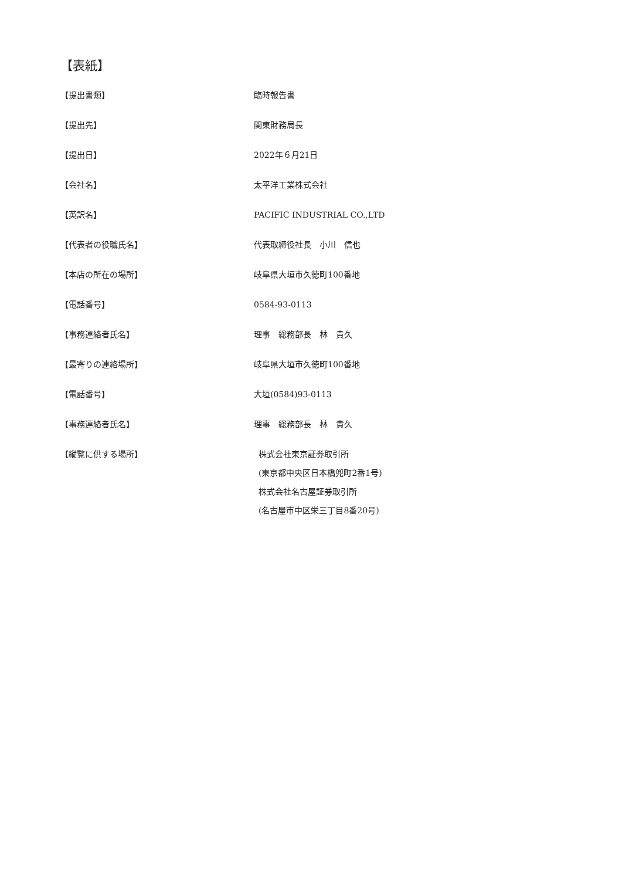【表紙】
【提出書類】 臨時報告書
【提出先】 関東財務局長
【提出日】 2022年６月21日
【会社名】 太平洋工業株式会社
【英訳名】 PACIFIC INDUSTRIAL CO.,LTD
【代表者の役職氏名】 代表取締役社長　小川　信也
【本店の所在の場所】 岐阜県大垣市久徳町100番地
【電話番号】 0584-93-0113
【事務連絡者氏名】 理事　総務部長　林　貴久
【最寄りの連絡場所】 岐阜県大垣市久徳町100番地
【電話番号】 大垣(0584)93-0113
【事務連絡者氏名】 理事　総務部長　林　貴久
【縦覧に供する場所】 株式会社東京証券取引所
(東京都中央区日本橋兜町2番1号)
株式会社名古屋証券取引所
(名古屋市中区栄三丁目8番20号)